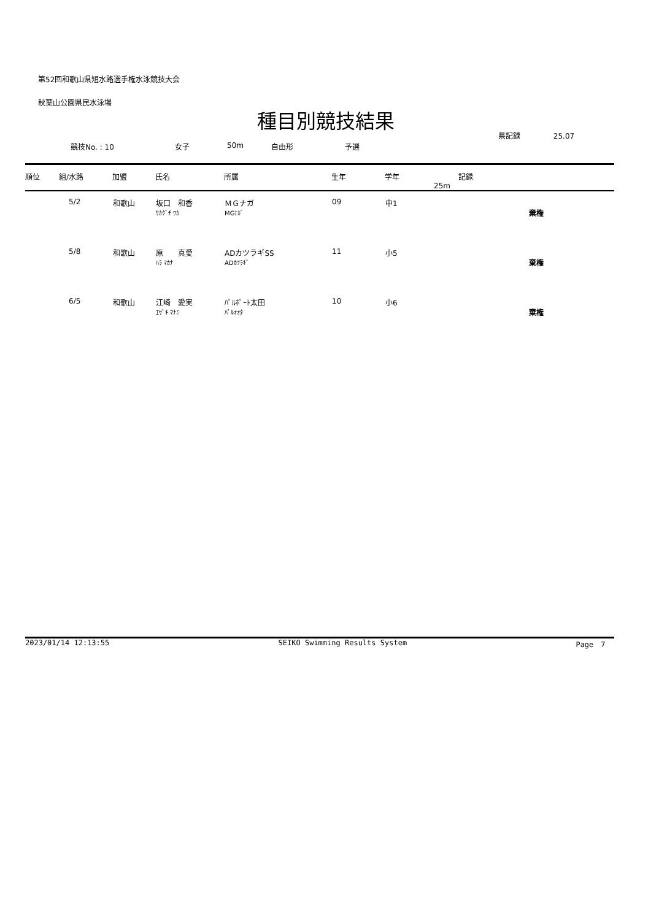第52回和歌山県短水路選手権水泳競技大会
秋葉山公園県民水泳場
種目別競技結果
県記録 25.07
競技No. : 10 女子 50m 自由形 予選
| 順位 | 組/水路 | 加盟 | 氏名 | 所属 | 生年 | 学年 | 記録 25m |
| --- | --- | --- | --- | --- | --- | --- | --- |
| | 5/2 | 和歌山 | 坂口 和香 ｻｶｸﾞﾁ ﾜｶ | ＭＧナガ MGﾅｶﾞ | 09 | 中1 | 棄権 |
| | 5/8 | 和歌山 | 原 真愛 ﾊﾗ ﾏｶﾅ | ADカツラギSS ADｶﾂﾗｷﾞ | 11 | 小5 | 棄権 |
| | 6/5 | 和歌山 | 江崎 愛実 ｴｻﾞｷ ﾏﾅﾐ | ﾊﾟﾙﾎﾟｰﾄ太田 ﾊﾟﾙｵｵﾀ | 10 | 小6 | 棄権 |
2023/01/14 12:13:55 SEIKO Swimming Results System Page　7